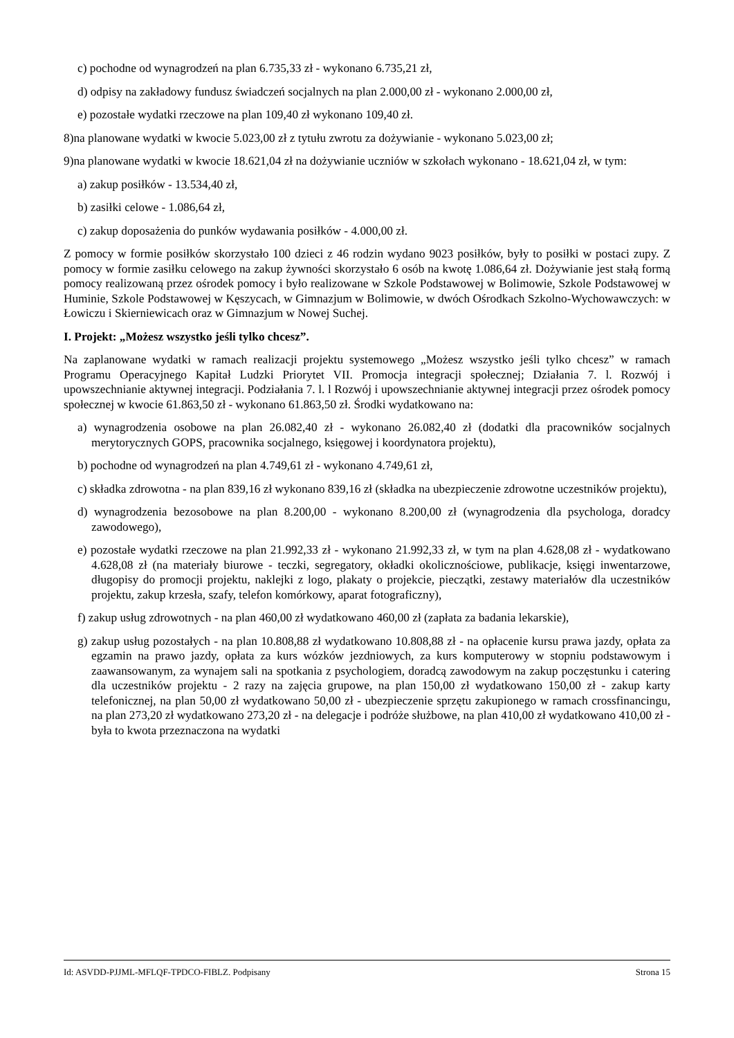c) pochodne od wynagrodzeń na plan 6.735,33 zł - wykonano 6.735,21 zł,
d) odpisy na zakładowy fundusz świadczeń socjalnych na plan 2.000,00 zł - wykonano 2.000,00 zł,
e) pozostałe wydatki rzeczowe na plan 109,40 zł wykonano 109,40 zł.
8)na planowane wydatki w kwocie 5.023,00 zł z tytułu zwrotu za dożywianie - wykonano 5.023,00 zł;
9)na planowane wydatki w kwocie 18.621,04 zł na dożywianie uczniów w szkołach wykonano - 18.621,04 zł, w tym:
a) zakup posiłków - 13.534,40 zł,
b) zasiłki celowe - 1.086,64 zł,
c) zakup doposażenia do punków wydawania posiłków - 4.000,00 zł.
Z pomocy w formie posiłków skorzystało 100 dzieci z 46 rodzin wydano 9023 posiłków, były to posiłki w postaci zupy. Z pomocy w formie zasiłku celowego na zakup żywności skorzystało 6 osób na kwotę 1.086,64 zł. Dożywianie jest stałą formą pomocy realizowaną przez ośrodek pomocy i było realizowane w Szkole Podstawowej w Bolimowie, Szkole Podstawowej w Huminie, Szkole Podstawowej w Kęszycach, w Gimnazjum w Bolimowie, w dwóch Ośrodkach Szkolno-Wychowawczych: w Łowiczu i Skierniewicach oraz w Gimnazjum w Nowej Suchej.
I. Projekt: „Możesz wszystko jeśli tylko chcesz”.
Na zaplanowane wydatki w ramach realizacji projektu systemowego „Możesz wszystko jeśli tylko chcesz” w ramach Programu Operacyjnego Kapitał Ludzki Priorytet VII. Promocja integracji społecznej; Działania 7. l. Rozwój i upowszechnianie aktywnej integracji. Podziałania 7. l. l Rozwój i upowszechnianie aktywnej integracji przez ośrodek pomocy społecznej w kwocie 61.863,50 zł - wykonano 61.863,50 zł. Środki wydatkowano na:
a) wynagrodzenia osobowe na plan 26.082,40 zł - wykonano 26.082,40 zł (dodatki dla pracowników socjalnych merytorycznych GOPS, pracownika socjalnego, księgowej i koordynatora projektu),
b) pochodne od wynagrodzeń na plan 4.749,61 zł - wykonano 4.749,61 zł,
c) składka zdrowotna - na plan 839,16 zł wykonano 839,16 zł (składka na ubezpieczenie zdrowotne uczestników projektu),
d) wynagrodzenia bezosobowe na plan 8.200,00 - wykonano 8.200,00 zł (wynagrodzenia dla psychologa, doradcy zawodowego),
e) pozostałe wydatki rzeczowe na plan 21.992,33 zł - wykonano 21.992,33 zł, w tym na plan 4.628,08 zł - wydatkowano 4.628,08 zł (na materiały biurowe - teczki, segregatory, okładki okolicznościowe, publikacje, księgi inwentarzowe, długopisy do promocji projektu, naklejki z logo, plakaty o projekcie, pieczątki, zestawy materiałów dla uczestników projektu, zakup krzesła, szafy, telefon komórkowy, aparat fotograficzny),
f) zakup usług zdrowotnych - na plan 460,00 zł wydatkowano 460,00 zł (zapłata za badania lekarskie),
g) zakup usług pozostałych - na plan 10.808,88 zł wydatkowano 10.808,88 zł - na opłacenie kursu prawa jazdy, opłata za egzamin na prawo jazdy, opłata za kurs wózków jezdniowych, za kurs komputerowy w stopniu podstawowym i zaawansowanym, za wynajem sali na spotkania z psychologiem, doradcą zawodowym na zakup poczęstunku i catering dla uczestników projektu - 2 razy na zajęcia grupowe, na plan 150,00 zł wydatkowano 150,00 zł - zakup karty telefonicznej, na plan 50,00 zł wydatkowano 50,00 zł - ubezpieczenie sprzętu zakupionego w ramach crossfinancingu, na plan 273,20 zł wydatkowano 273,20 zł - na delegacje i podróże służbowe, na plan 410,00 zł wydatkowano 410,00 zł - była to kwota przeznaczona na wydatki
Id: ASVDD-PJJML-MFLQF-TPDCO-FIBLZ. Podpisany Strona 15